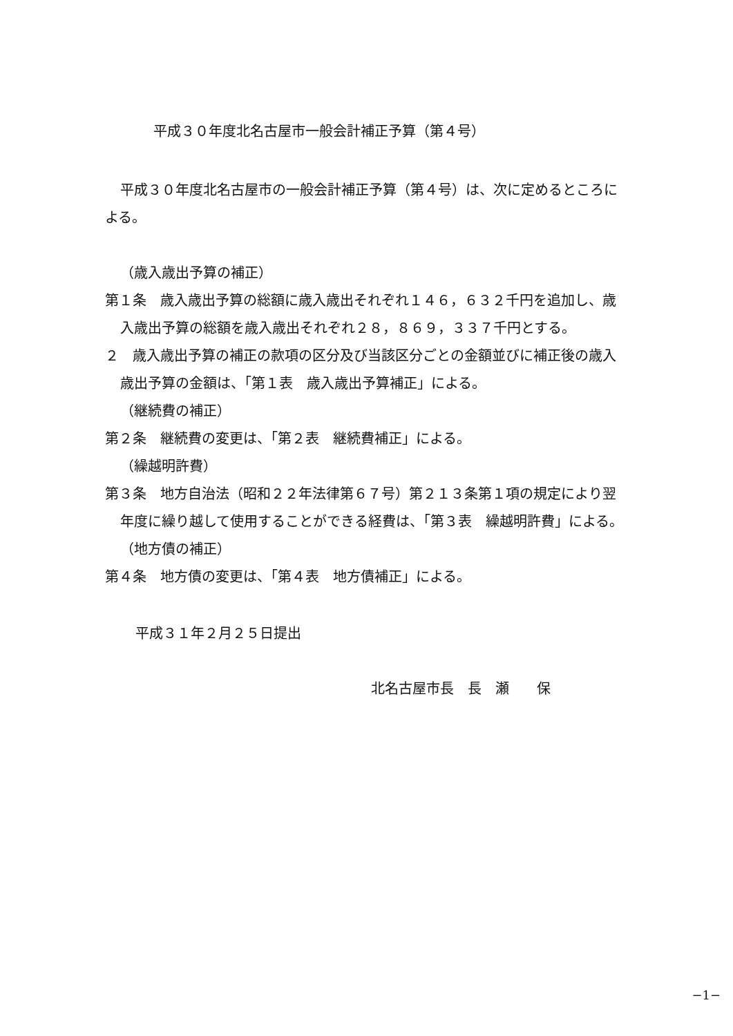平成３０年度北名古屋市一般会計補正予算（第４号）
平成３０年度北名古屋市の一般会計補正予算（第４号）は、次に定めるところによる。
（歳入歳出予算の補正）
第１条　歳入歳出予算の総額に歳入歳出それぞれ１４６，６３２千円を追加し、歳入歳出予算の総額を歳入歳出それぞれ２８，８６９，３３７千円とする。
２　歳入歳出予算の補正の款項の区分及び当該区分ごとの金額並びに補正後の歳入歳出予算の金額は、「第１表　歳入歳出予算補正」による。
（継続費の補正）
第２条　継続費の変更は、「第２表　継続費補正」による。
（繰越明許費）
第３条　地方自治法（昭和２２年法律第６７号）第２１３条第１項の規定により翌年度に繰り越して使用することができる経費は、「第３表　繰越明許費」による。
（地方債の補正）
第４条　地方債の変更は、「第４表　地方債補正」による。
平成３１年２月２５日提出
北名古屋市長　長　瀬　　保
−1−